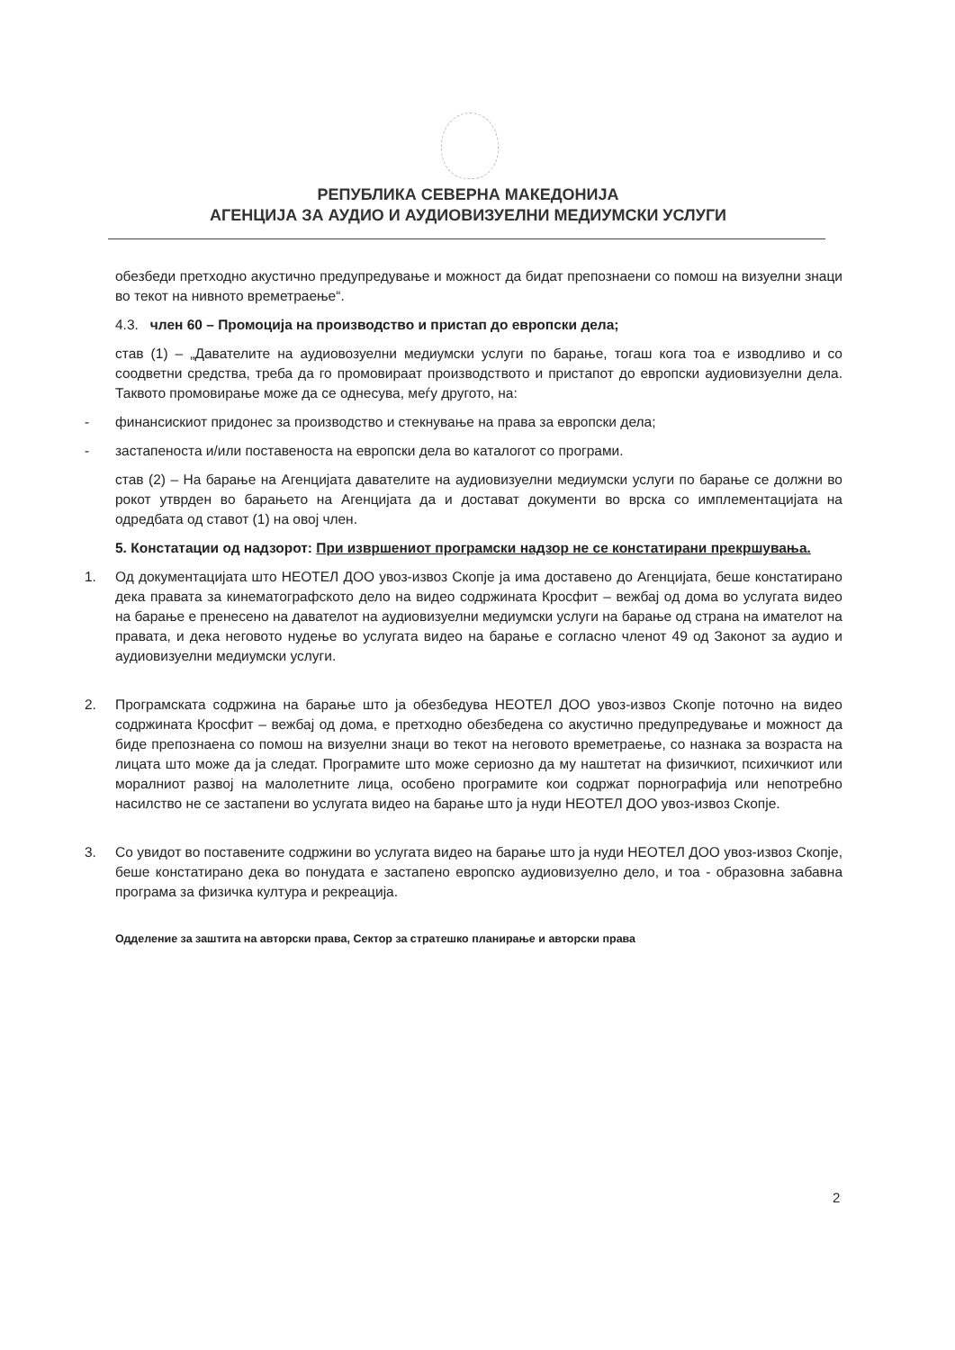РЕПУБЛИКА СЕВЕРНА МАКЕДОНИЈА
АГЕНЦИЈА ЗА АУДИО И АУДИОВИЗУЕЛНИ МЕДИУМСКИ УСЛУГИ
обезбеди претходно акустично предупредување и можност да бидат препознаени со помош на визуелни знаци во текот на нивното времетраење“.
4.3. член 60 – Промоција на производство и пристап до европски дела;
став (1) – „Давателите на аудиовозуелни медиумски услуги по барање, тогаш кога тоа е изводливо и со соодветни средства, треба да го промовираат производството и пристапот до европски аудиовизуелни дела. Таквото промовирање може да се однесува, меѓу другото, на:
- финансискиот придонес за производство и стекнување на права за европски дела;
- застапеноста и/или поставеноста на европски дела во каталогот со програми.
став (2) – На барање на Агенцијата давателите на аудиовизуелни медиумски услуги по барање се должни во рокот утврден во барањето на Агенцијата да и достават документи во врска со имплементацијата на одредбата од ставот (1) на овој член.
5. Констатации од надзорот: При извршениот програмски надзор не се констатирани прекршувања.
1. Од документацијата што НЕОТЕЛ ДОО увоз-извоз Скопје ја има доставено до Агенцијата, беше констатирано дека правата за кинематографското дело на видео содржината Кросфит – вежбај од дома во услугата видео на барање е пренесено на давателот на аудиовизуелни медиумски услуги на барање од страна на имателот на правата, и дека неговото нудење во услугата видео на барање е согласно членот 49 од Законот за аудио и аудиовизуелни медиумски услуги.
2. Програмската содржина на барање што ја обезбедува НЕОТЕЛ ДОО увоз-извоз Скопје поточно на видео содржината Кросфит – вежбај од дома, е претходно обезбедена со акустично предупредување и можност да биде препознаена со помош на визуелни знаци во текот на неговото времетраење, со назнака за возраста на лицата што може да ја следат. Програмите што може сериозно да му наштетат на физичкиот, психичкиот или моралниот развој на малолетните лица, особено програмите кои содржат порнографија или непотребно насилство не се застапени во услугата видео на барање што ја нуди НЕОТЕЛ ДОО увоз-извоз Скопје.
3. Со увидот во поставените содржини во услугата видео на барање што ја нуди НЕОТЕЛ ДОО увоз-извоз Скопје, беше констатирано дека во понудата е застапено европско аудиовизуелно дело, и тоа - образовна забавна програма за физичка култура и рекреација.
Одделение за заштита на авторски права, Сектор за стратешко планирање и авторски права
2